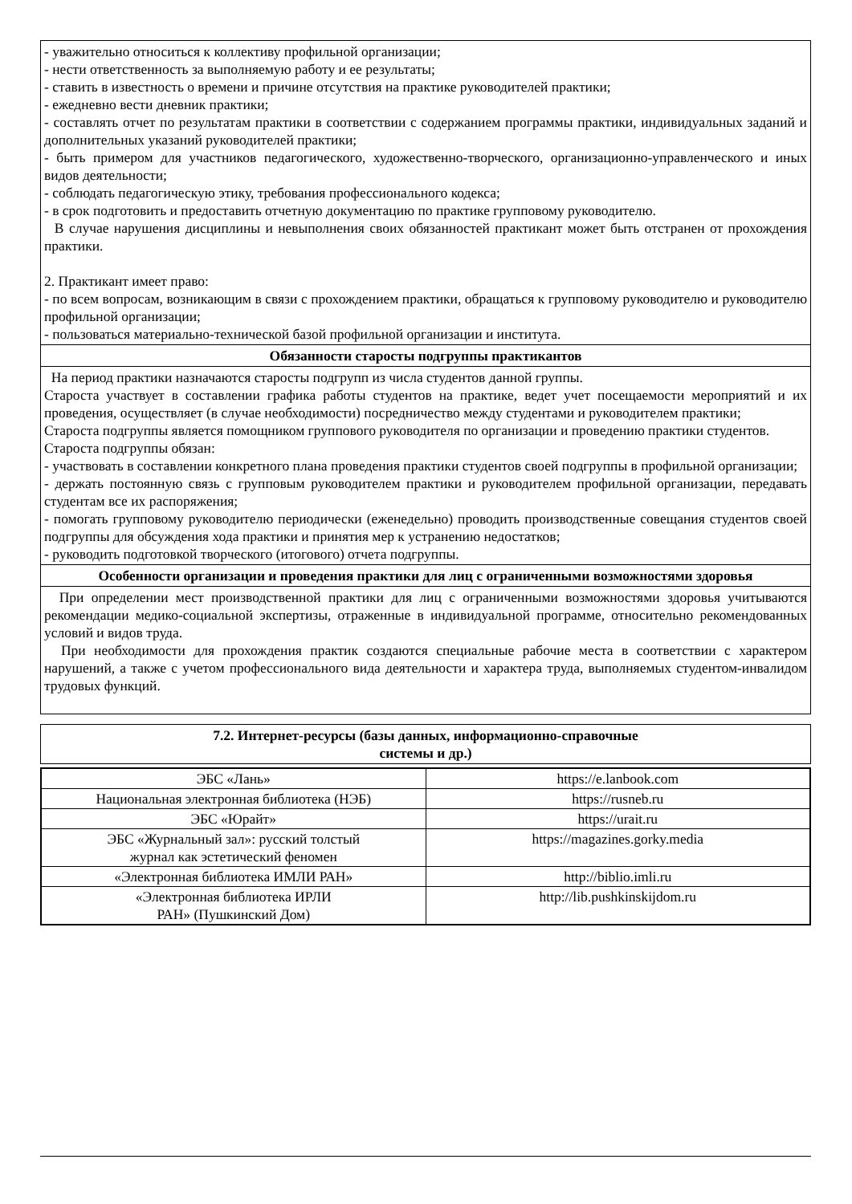| - уважительно относиться к коллективу профильной организации; - нести ответственность за выполняемую работу и ее результаты; - ставить в известность о времени и причине отсутствия на практике руководителей практики; - ежедневно вести дневник практики; - составлять отчет по результатам практики в соответствии с содержанием программы практики, индивидуальных заданий и дополнительных указаний руководителей практики; - быть примером для участников педагогического, художественно-творческого, организационно-управленческого и иных видов деятельности; - соблюдать педагогическую этику, требования профессионального кодекса; - в срок подготовить и предоставить отчетную документацию по практике групповому руководителю. В случае нарушения дисциплины и невыполнения своих обязанностей практикант может быть отстранен от прохождения практики. 2. Практикант имеет право: - по всем вопросам, возникающим в связи с прохождением практики, обращаться к групповому руководителю и руководителю профильной организации; - пользоваться материально-технической базой профильной организации и института. |
| Обязанности старосты подгруппы практикантов |
| На период практики назначаются старосты подгрупп из числа студентов данной группы. Староста участвует в составлении графика работы студентов на практике, ведет учет посещаемости мероприятий и их проведения, осуществляет (в случае необходимости) посредничество между студентами и руководителем практики; Староста подгруппы является помощником группового руководителя по организации и проведению практики студентов. Староста подгруппы обязан: - участвовать в составлении конкретного плана проведения практики студентов своей подгруппы в профильной организации; - держать постоянную связь с групповым руководителем практики и руководителем профильной организации, передавать студентам все их распоряжения; - помогать групповому руководителю периодически (еженедельно) проводить производственные совещания студентов своей подгруппы для обсуждения хода практики и принятия мер к устранению недостатков; - руководить подготовкой творческого (итогового) отчета подгруппы. |
| Особенности организации и проведения практики для лиц с ограниченными возможностями здоровья |
| При определении мест производственной практики для лиц с ограниченными возможностями здоровья учитываются рекомендации медико-социальной экспертизы, отраженные в индивидуальной программе, относительно рекомендованных условий и видов труда. При необходимости для прохождения практик создаются специальные рабочие места в соответствии с характером нарушений, а также с учетом профессионального вида деятельности и характера труда, выполняемых студентом-инвалидом трудовых функций. |
| 7.2. Интернет-ресурсы (базы данных, информационно-справочные системы и др.) |
| --- |
| ЭБС «Лань» | https://e.lanbook.com |
| Национальная электронная библиотека (НЭБ) | https://rusneb.ru |
| ЭБС «Юрайт» | https://urait.ru |
| ЭБС «Журнальный зал»: русский толстый журнал как эстетический феномен | https://magazines.gorky.media |
| «Электронная библиотека ИМЛИ РАН» | http://biblio.imli.ru |
| «Электронная библиотека ИРЛИ РАН» (Пушкинский Дом) | http://lib.pushkinskijdom.ru |